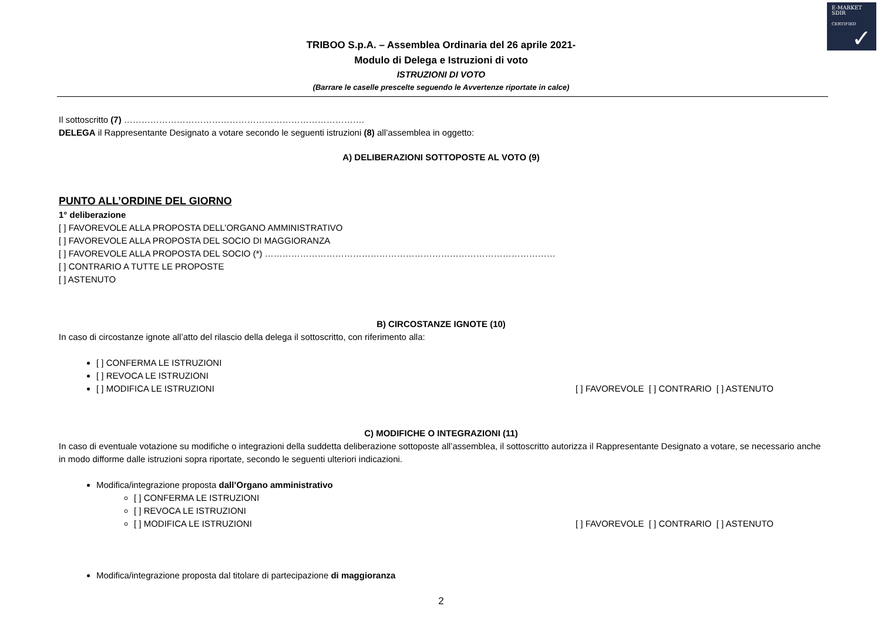E-MARKET
SDIR
CERTIFIED
✓
TRIBOO S.p.A. – Assemblea Ordinaria del 26 aprile 2021-
Modulo di Delega e Istruzioni di voto
ISTRUZIONI DI VOTO
(Barrare le caselle prescelte seguendo le Avvertenze riportate in calce)
Il sottoscritto (7) ……………………………………………………………………….
DELEGA il Rappresentante Designato a votare secondo le seguenti istruzioni (8) all’assemblea in oggetto:
A) DELIBERAZIONI SOTTOPOSTE AL VOTO (9)
PUNTO ALL’ORDINE DEL GIORNO
1° deliberazione
[ ] FAVOREVOLE ALLA PROPOSTA DELL’ORGANO AMMINISTRATIVO
[ ] FAVOREVOLE ALLA PROPOSTA DEL SOCIO DI MAGGIORANZA
[ ] FAVOREVOLE ALLA PROPOSTA DEL SOCIO (*) ………………………………………………………………………………………
[ ] CONTRARIO A TUTTE LE PROPOSTE
[ ] ASTENUTO
B) CIRCOSTANZE IGNOTE (10)
In caso di circostanze ignote all’atto del rilascio della delega il sottoscritto, con riferimento alla:
[ ] CONFERMA LE ISTRUZIONI
[ ] REVOCA LE ISTRUZIONI
[ ] MODIFICA LE ISTRUZIONI [ ] FAVOREVOLE [ ] CONTRARIO [ ] ASTENUTO
C) MODIFICHE O INTEGRAZIONI (11)
In caso di eventuale votazione su modifiche o integrazioni della suddetta deliberazione sottoposte all’assemblea, il sottoscritto autorizza il Rappresentante Designato a votare, se necessario anche in modo difforme dalle istruzioni sopra riportate, secondo le seguenti ulteriori indicazioni.
Modifica/integrazione proposta dall’Organo amministrativo
[ ] CONFERMA LE ISTRUZIONI
[ ] REVOCA LE ISTRUZIONI
[ ] MODIFICA LE ISTRUZIONI [ ] FAVOREVOLE [ ] CONTRARIO [ ] ASTENUTO
Modifica/integrazione proposta dal titolare di partecipazione di maggioranza
2